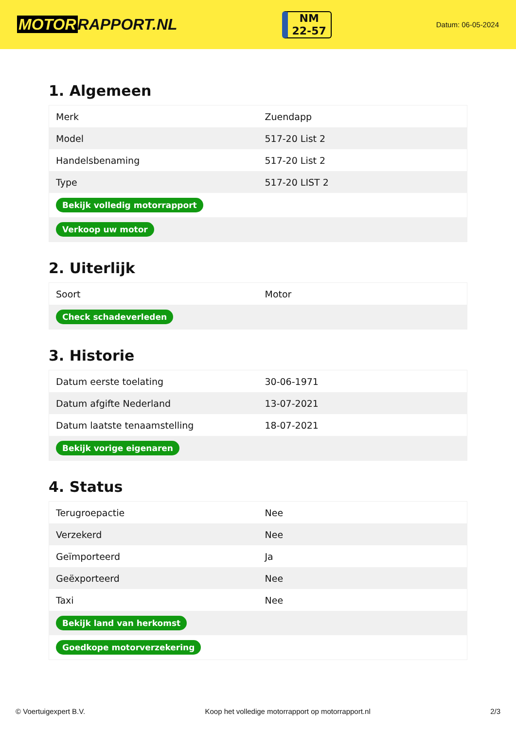MOTOR RAPPORT.NL
NM
22-57
Datum: 06-05-2024
1. Algemeen
| Merk | Zuendapp |
| Model | 517-20 List 2 |
| Handelsbenaming | 517-20 List 2 |
| Type | 517-20 LIST 2 |
| Bekijk volledig motorrapport | |
| Verkoop uw motor | |
2. Uiterlijk
| Soort | Motor |
| Check schadeverleden | |
3. Historie
| Datum eerste toelating | 30-06-1971 |
| Datum afgifte Nederland | 13-07-2021 |
| Datum laatste tenaamstelling | 18-07-2021 |
| Bekijk vorige eigenaren | |
4. Status
| Terugroepactie | Nee |
| Verzekerd | Nee |
| Geïmporteerd | Ja |
| Geëxporteerd | Nee |
| Taxi | Nee |
| Bekijk land van herkomst | |
| Goedkope motorverzekering | |
© Voertuigexpert B.V. Koop het volledige motorrapport op motorrapport.nl 2/3